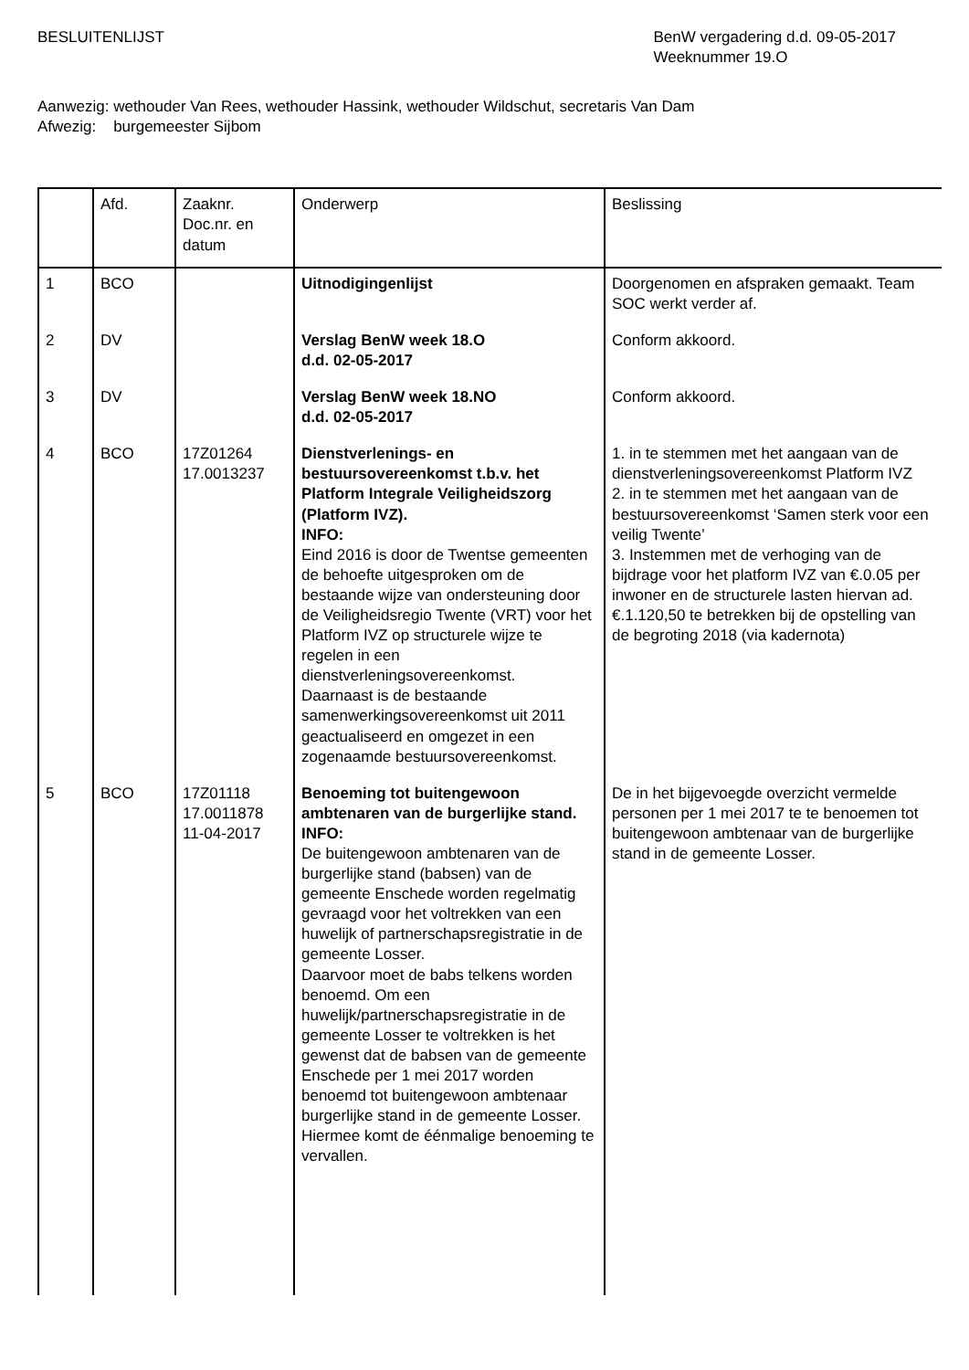BESLUITENLIJST BenW vergadering d.d. 09-05-2017
Weeknummer 19.O
Aanwezig: wethouder Van Rees, wethouder Hassink, wethouder Wildschut, secretaris Van Dam
Afwezig: burgemeester Sijbom
| | Afd. | Zaaknr. Doc.nr. en datum | Onderwerp | Beslissing |
| --- | --- | --- | --- | --- |
| 1 | BCO | | Uitnodigingenlijst | Doorgenomen en afspraken gemaakt. Team SOC werkt verder af. |
| 2 | DV | | Verslag BenW week 18.O d.d. 02-05-2017 | Conform akkoord. |
| 3 | DV | | Verslag BenW week 18.NO d.d. 02-05-2017 | Conform akkoord. |
| 4 | BCO | 17Z01264 17.0013237 | Dienstverlenings- en bestuursovereenkomst t.b.v. het Platform Integrale Veiligheidszorg (Platform IVZ). INFO: Eind 2016 is door de Twentse gemeenten de behoefte uitgesproken om de bestaande wijze van ondersteuning door de Veiligheidsregio Twente (VRT) voor het Platform IVZ op structurele wijze te regelen in een dienstverleningsovereenkomst. Daarnaast is de bestaande samenwerkingsovereenkomst uit 2011 geactualiseerd en omgezet in een zogenaamde bestuursovereenkomst. | 1. in te stemmen met het aangaan van de dienstverleningsovereenkomst Platform IVZ 2. in te stemmen met het aangaan van de bestuursovereenkomst ‘Samen sterk voor een veilig Twente’ 3. Instemmen met de verhoging van de bijdrage voor het platform IVZ van €.0.05 per inwoner en de structurele lasten hiervan ad. €.1.120,50 te betrekken bij de opstelling van de begroting 2018 (via kadernota) |
| 5 | BCO | 17Z01118 17.0011878 11-04-2017 | Benoeming tot buitengewoon ambtenaren van de burgerlijke stand. INFO: De buitengewoon ambtenaren van de burgerlijke stand (babsen) van de gemeente Enschede worden regelmatig gevraagd voor het voltrekken van een huwelijk of partnerschapsregistratie in de gemeente Losser. Daarvoor moet de babs telkens worden benoemd. Om een huwelijk/partnerschapsregistratie in de gemeente Losser te voltrekken is het gewenst dat de babsen van de gemeente Enschede per 1 mei 2017 worden benoemd tot buitengewoon ambtenaar burgerlijke stand in de gemeente Losser. Hiermee komt de éénmalige benoeming te vervallen. | De in het bijgevoegde overzicht vermelde personen per 1 mei 2017 te te benoemen tot buitengewoon ambtenaar van de burgerlijke stand in de gemeente Losser. |